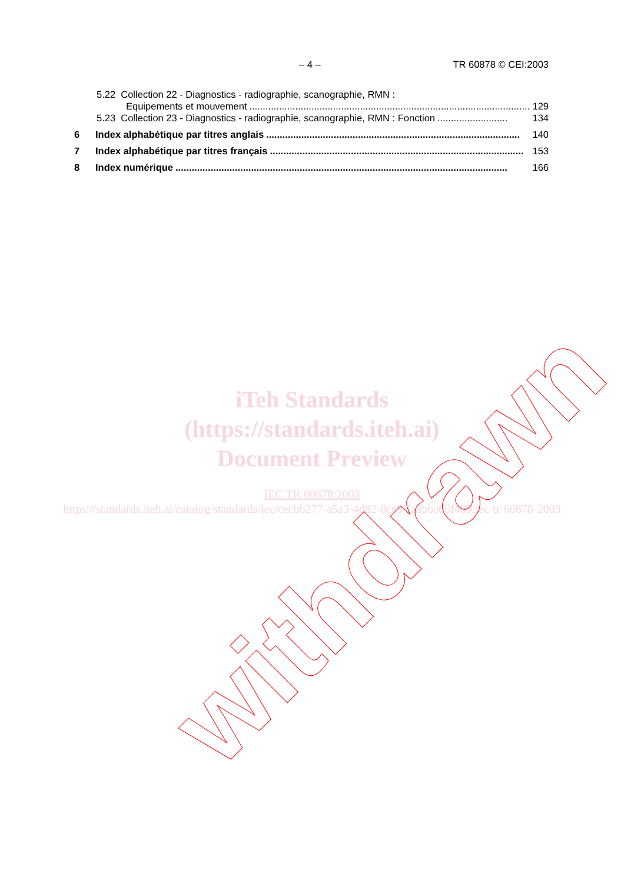– 4 – TR 60878 © CEI:2003
5.22 Collection 22 - Diagnostics - radiographie, scanographie, RMN :
Equipements et mouvement........................................................................................................ 129
5.23 Collection 23 - Diagnostics - radiographie, scanographie, RMN : Fonction.......................... 134
6 Index alphabétique par titres anglais.............................................................................................. 140
7 Index alphabétique par titres français.............................................................................................. 153
8 Index numérique........................................................................................................................... 166
iTeh Standards
(https://standards.iteh.ai)
Document Preview
IEC TR 60878:2003
https://standards.iteh.ai/catalog/standards/iec/cecbb277-a5a3-4d82-8ce9-fa8bba66f409/iec-tr-60878-2003
withdrawn